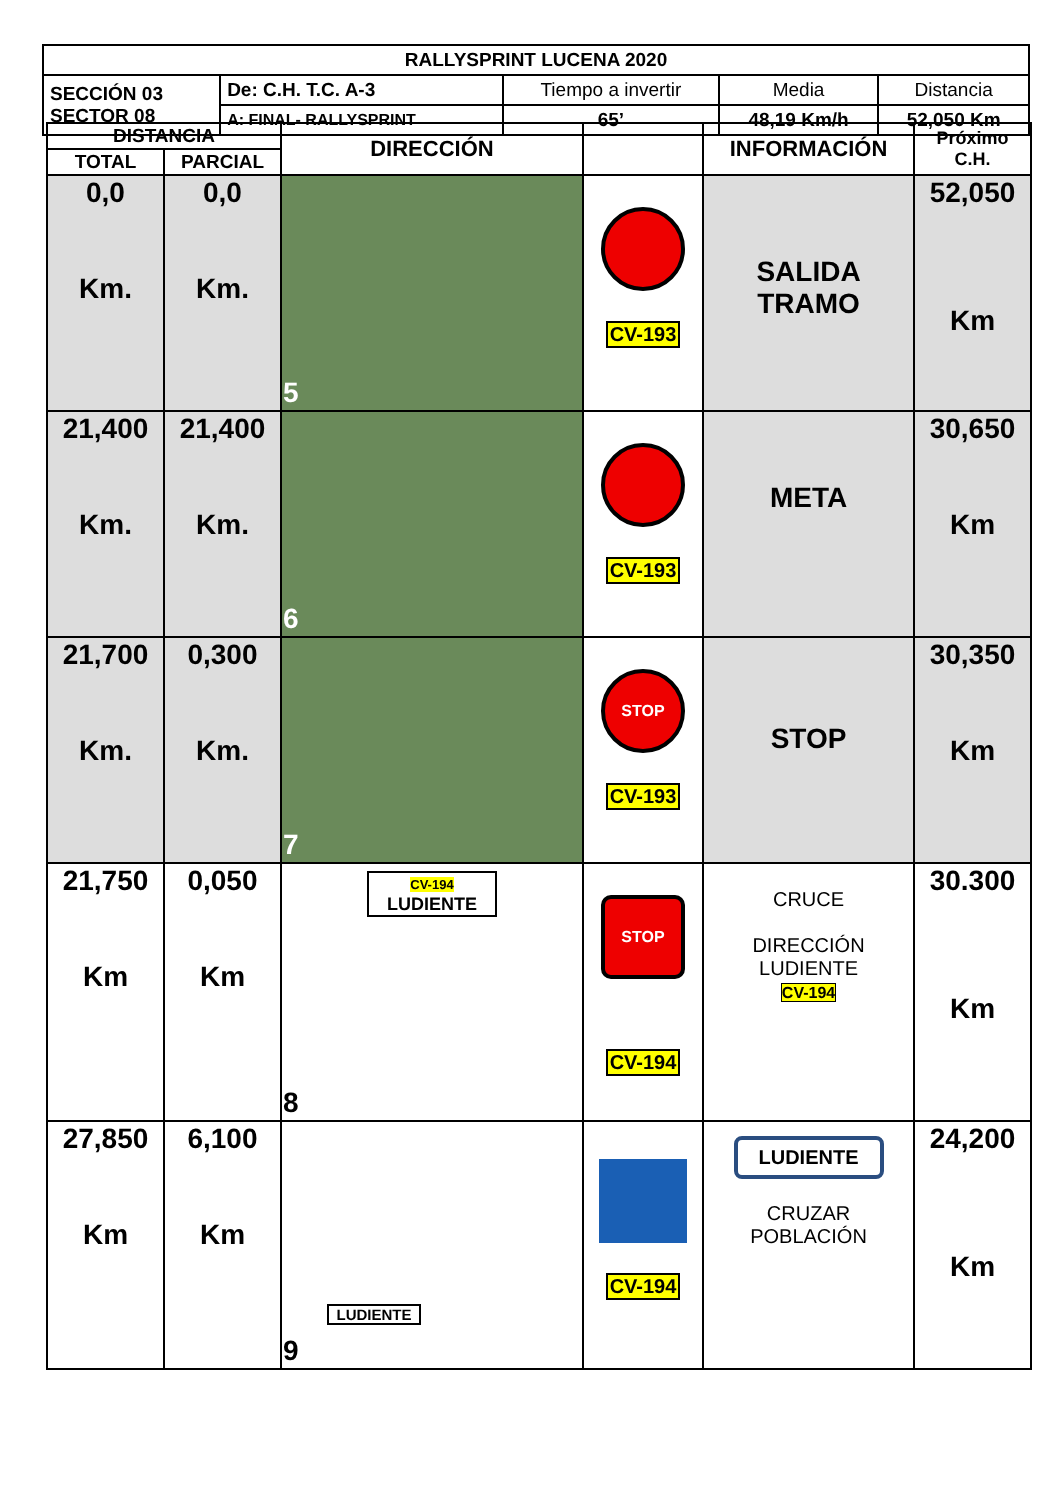| RALLYSPRINT LUCENA 2020 | | | | |
| SECCIÓN 03 SECTOR 08 | De: C.H. T.C. A-3 | Tiempo a invertir | Media | Distancia |
| | A: FINAL- RALLYSPRINT | 65’ | 48,19 Km/h | 52,050 Km |
| DISTANCIA | | DIRECCIÓN | | INFORMACIÓN | Próximo C.H. |
| --- | --- | --- | --- | --- | --- |
| TOTAL | PARCIAL | | | | |
| 0,0 Km. | 0,0 Km. | 5 | CV-193 | SALIDA TRAMO | 52,050 Km |
| 21,400 Km. | 21,400 Km. | 6 | CV-193 | META | 30,650 Km |
| 21,700 Km. | 0,300 Km. | 7 | STOP CV-193 | STOP | 30,350 Km |
| 21,750 Km | 0,050 Km | CV-194 LUDIENTE 8 | STOP CV-194 | CRUCE DIRECCIÓN LUDIENTE CV-194 | 30.300 Km |
| 27,850 Km | 6,100 Km | LUDIENTE 9 | CV-194 | LUDIENTE CRUZAR POBLACIÓN | 24,200 Km |